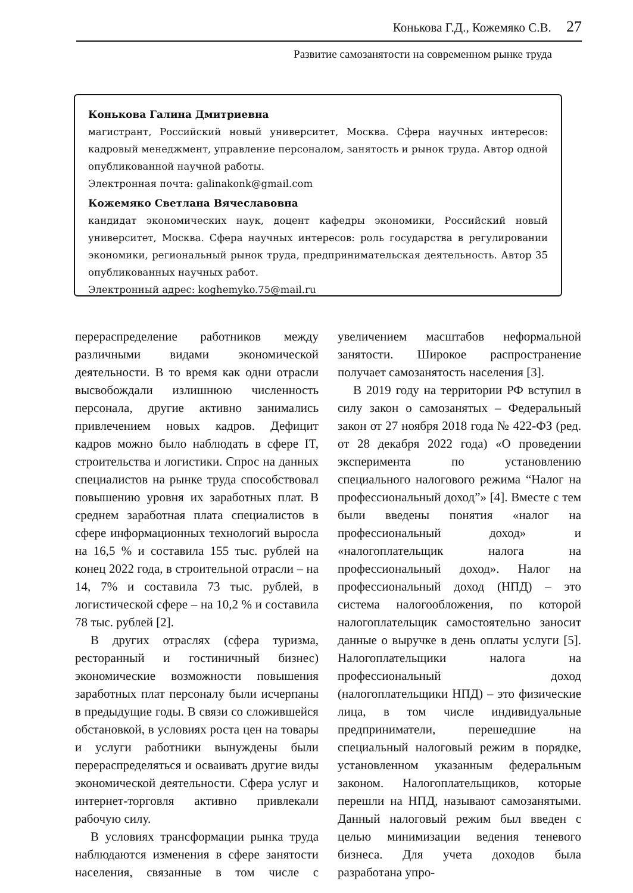Конькова Г.Д., Кожемяко С.В. 27
Развитие самозанятости на современном рынке труда
Конькова Галина Дмитриевна
магистрант, Российский новый университет, Москва. Сфера научных интересов: кадровый менеджмент, управление персоналом, занятость и рынок труда. Автор одной опубликованной научной работы.
Электронная почта: galinakonk@gmail.com
Кожемяко Светлана Вячеславовна
кандидат экономических наук, доцент кафедры экономики, Российский новый университет, Москва. Сфера научных интересов: роль государства в регулировании экономики, региональный рынок труда, предпринимательская деятельность. Автор 35 опубликованных научных работ.
Электронный адрес: koghemyko.75@mail.ru
перераспределение работников между различными видами экономической деятельности. В то время как одни отрасли высвобождали излишнюю численность персонала, другие активно занимались привлечением новых кадров. Дефицит кадров можно было наблюдать в сфере IT, строительства и логистики. Спрос на данных специалистов на рынке труда способствовал повышению уровня их заработных плат. В среднем заработная плата специалистов в сфере информационных технологий выросла на 16,5 % и составила 155 тыс. рублей на конец 2022 года, в строительной отрасли – на 14, 7% и составила 73 тыс. рублей, в логистической сфере – на 10,2 % и составила 78 тыс. рублей [2].
В других отраслях (сфера туризма, ресторанный и гостиничный бизнес) экономические возможности повышения заработных плат персоналу были исчерпаны в предыдущие годы. В связи со сложившейся обстановкой, в условиях роста цен на товары и услуги работники вынуждены были перераспределяться и осваивать другие виды экономической деятельности. Сфера услуг и интернет-торговля активно привлекали рабочую силу.
В условиях трансформации рынка труда наблюдаются изменения в сфере занятости населения, связанные в том числе с увеличением масштабов неформальной занятости. Широкое распространение получает самозанятость населения [3].
В 2019 году на территории РФ вступил в силу закон о самозанятых – Федеральный закон от 27 ноября 2018 года № 422-ФЗ (ред. от 28 декабря 2022 года) «О проведении эксперимента по установлению специального налогового режима “Налог на профессиональный доход”» [4]. Вместе с тем были введены понятия «налог на профессиональный доход» и «налогоплательщик налога на профессиональный доход». Налог на профессиональный доход (НПД) – это система налогообложения, по которой налогоплательщик самостоятельно заносит данные о выручке в день оплаты услуги [5]. Налогоплательщики налога на профессиональный доход (налогоплательщики НПД) – это физические лица, в том числе индивидуальные предприниматели, перешедшие на специальный налоговый режим в порядке, установленном указанным федеральным законом. Налогоплательщиков, которые перешли на НПД, называют самозанятыми. Данный налоговый режим был введен с целью минимизации ведения теневого бизнеса. Для учета доходов была разработана упро-